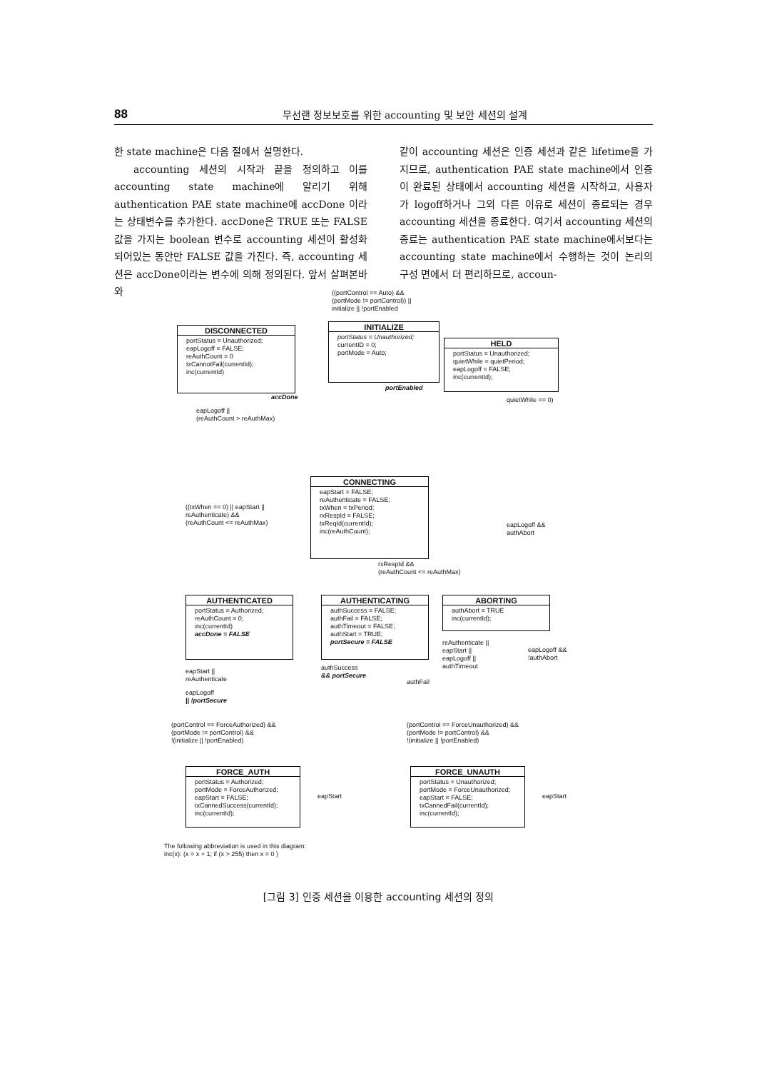88 무선랜 정보보호를 위한 accounting 및 보안 세션의 설계
한 state machine은 다음 절에서 설명한다.
accounting 세션의 시작과 끝을 정의하고 이를 accounting state machine에 알리기 위해 authentication PAE state machine에 accDone 이라는 상태변수를 추가한다. accDone은 TRUE 또는 FALSE 값을 가지는 boolean 변수로 accounting 세션이 활성화 되어있는 동안만 FALSE 값을 가진다. 즉, accounting 세션은 accDone이라는 변수에 의해 정의된다. 앞서 살펴본바와
같이 accounting 세션은 인증 세션과 같은 lifetime을 가지므로, authentication PAE state machine에서 인증이 완료된 상태에서 accounting 세션을 시작하고, 사용자가 logoff하거나 그외 다른 이유로 세션이 종료되는 경우 accounting 세션을 종료한다. 여기서 accounting 세션의 종료는 authentication PAE state machine에서보다는 accounting state machine에서 수행하는 것이 논리의 구성 면에서 더 편리하므로, accoun-
((portControl == Auto) &&
(portMode != portControl)) ||
initialize || !portEnabled
DISCONNECTED
portStatus = Unauthorized;
eapLogoff = FALSE;
reAuthCount = 0
txCannotFail(currentId);
inc(currentId)
INITIALIZE
portStatus = Unauthorized;
currentID = 0;
portMode = Auto;
portEnabled
HELD
portStatus = Unauthorized;
quietWhile = quietPeriod;
eapLogoff = FALSE;
inc(currentId);
accDone
eapLogoff ||
(reAuthCount > reAuthMax)
quietWhile == 0)
((txWhen == 0) || eapStart ||
reAuthenticate) &&
(reAuthCount <= reAuthMax)
CONNECTING
eapStart = FALSE;
reAuthenticate = FALSE;
txWhen = txPeriod;
rxRespId = FALSE;
txReqId(currentId);
inc(reAuthCount);
eapLogoff &&
authAbort
rxRespId &&
(reAuthCount <= reAuthMax)
AUTHENTICATED
portStatus = Authorized;
reAuthCount = 0;
inc(currentId)
accDone = FALSE
AUTHENTICATING
authSuccess = FALSE;
authFail = FALSE;
authTimeout = FALSE;
authStart = TRUE;
portSecure = FALSE
ABORTING
authAbort = TRUE
inc(currentId);
reAuthenticate ||
eapStart ||
eapLogoff ||
authTimeout
eapLogoff &&
!authAbort
authSuccess
&& portSecure
authFail
eapStart ||
reAuthenticate
eapLogoff
|| !portSecure
(portControl == ForceAuthorized) &&
(portMode != portControl) &&
!(initialize || !portEnabled)
(portControl == ForceUnauthorized) &&
(portMode != portControl) &&
!(initialize || !portEnabled)
FORCE_AUTH
portStatus = Authorized;
portMode = ForceAuthorized;
eapStart = FALSE;
txCannedSuccess(currentId);
inc(currentId);
eapStart
FORCE_UNAUTH
portStatus = Unauthorized;
portMode = ForceUnauthorized;
eapStart = FALSE;
txCannedFail(currentId);
inc(currentId);
eapStart
The following abbreviation is used in this diagram:
inc(x): (x = x + 1; if (x > 255) then x = 0 )
[그림 3] 인증 세션을 이용한 accounting 세션의 정의